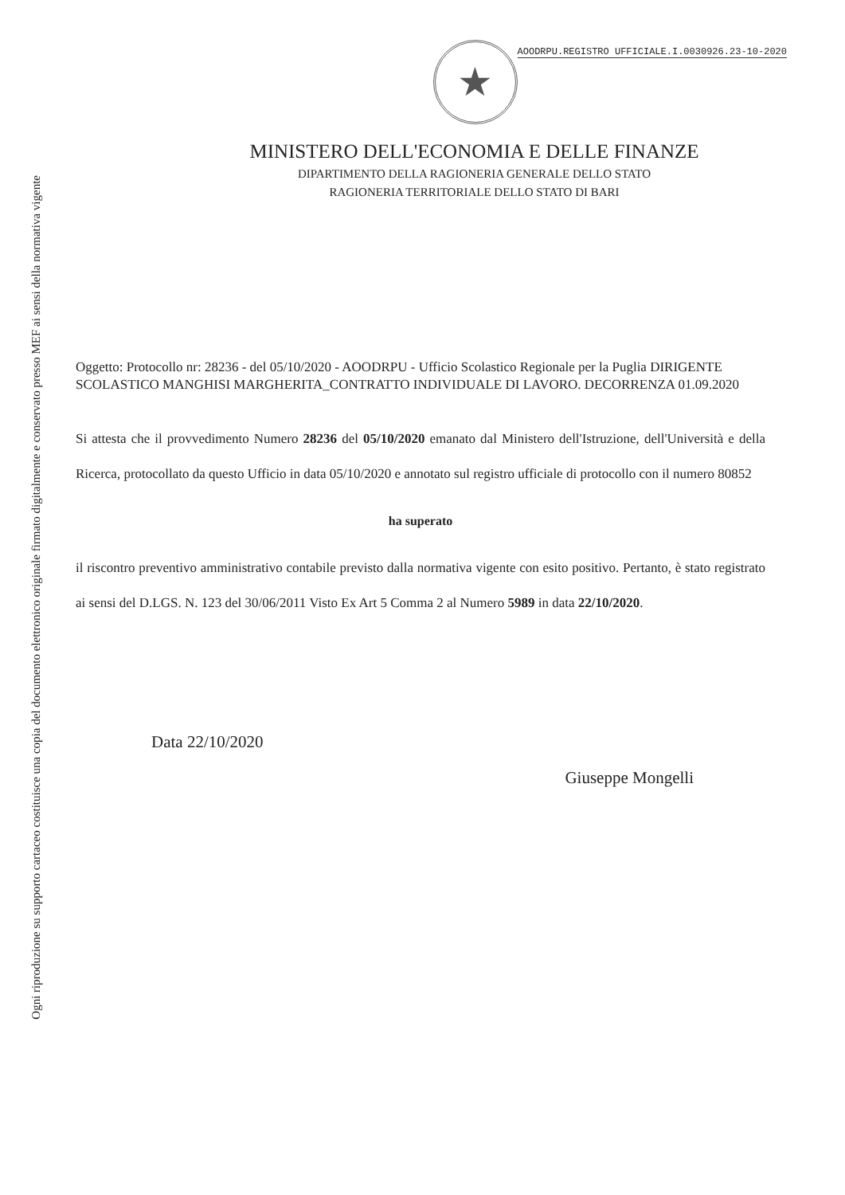Ogni riproduzione su supporto cartaceo costituisce una copia del documento elettronico originale firmato digitalmente e conservato presso MEF ai sensi della normativa vigente
★
AOODRPU.REGISTRO UFFICIALE.I.0030926.23-10-2020
MINISTERO DELL'ECONOMIA E DELLE FINANZE
DIPARTIMENTO DELLA RAGIONERIA GENERALE DELLO STATO
RAGIONERIA TERRITORIALE DELLO STATO DI BARI
Oggetto: Protocollo nr: 28236 - del 05/10/2020 - AOODRPU - Ufficio Scolastico Regionale per la Puglia DIRIGENTE SCOLASTICO MANGHISI MARGHERITA_CONTRATTO INDIVIDUALE DI LAVORO. DECORRENZA 01.09.2020
Si attesta che il provvedimento Numero 28236 del 05/10/2020 emanato dal Ministero dell'Istruzione, dell'Università e della Ricerca, protocollato da questo Ufficio in data 05/10/2020 e annotato sul registro ufficiale di protocollo con il numero 80852
ha superato
il riscontro preventivo amministrativo contabile previsto dalla normativa vigente con esito positivo. Pertanto, è stato registrato ai sensi del D.LGS. N. 123 del 30/06/2011 Visto Ex Art 5 Comma 2 al Numero 5989 in data 22/10/2020.
Data 22/10/2020
Giuseppe Mongelli